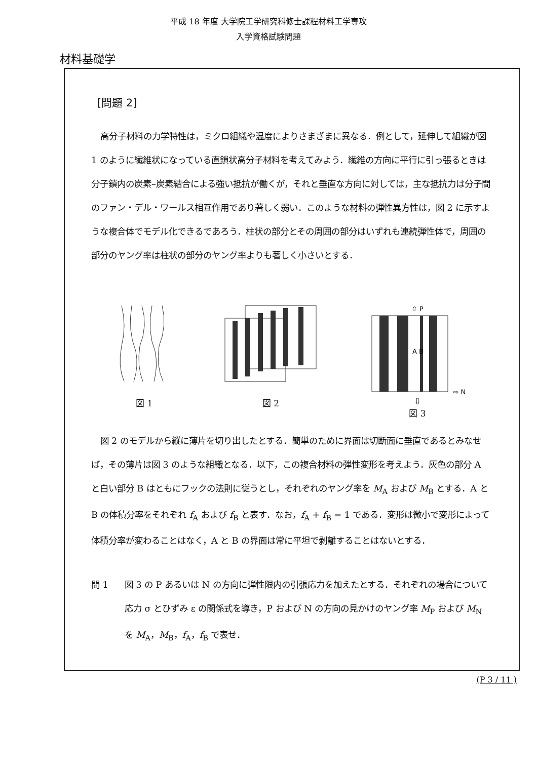平成 18 年度 大学院工学研究科修士課程材料工学専攻
入学資格試験問題
材料基礎学
[問題 2]
高分子材料の力学特性は，ミクロ組織や温度によりさまざまに異なる．例として，延伸して組織が図 1 のように繊維状になっている直鎖状高分子材料を考えてみよう．繊維の方向に平行に引っ張るときは分子鎖内の炭素–炭素結合による強い抵抗が働くが，それと垂直な方向に対しては，主な抵抗力は分子間のファン・デル・ワールス相互作用であり著しく弱い．このような材料の弾性異方性は，図 2 に示すような複合体でモデル化できるであろう．柱状の部分とその周囲の部分はいずれも連続弾性体で，周囲の部分のヤング率は柱状の部分のヤング率よりも著しく小さいとする．
図 1
図 2
⇧ P
A B
⇨ N
⇩
図 3
図 2 のモデルから縦に薄片を切り出したとする．簡単のために界面は切断面に垂直であるとみなせば，その薄片は図 3 のような組織となる．以下，この複合材料の弾性変形を考えよう．灰色の部分 A と白い部分 B はともにフックの法則に従うとし，それぞれのヤング率を M<sub>A</sub> および M<sub>B</sub> とする．A と B の体積分率をそれぞれ f<sub>A</sub> および f<sub>B</sub> と表す．なお，f<sub>A</sub> + f<sub>B</sub> = 1 である．変形は微小で変形によって体積分率が変わることはなく，A と B の界面は常に平坦で剥離することはないとする．
問 1 図 3 の P あるいは N の方向に弾性限内の引張応力を加えたとする．それぞれの場合について応力 σ とひずみ ε の関係式を導き，P および N の方向の見かけのヤング率 M<sub>P</sub> および M<sub>N</sub> を M<sub>A</sub>，M<sub>B</sub>，f<sub>A</sub>，f<sub>B</sub> で表せ．
(P 3 / 11 )